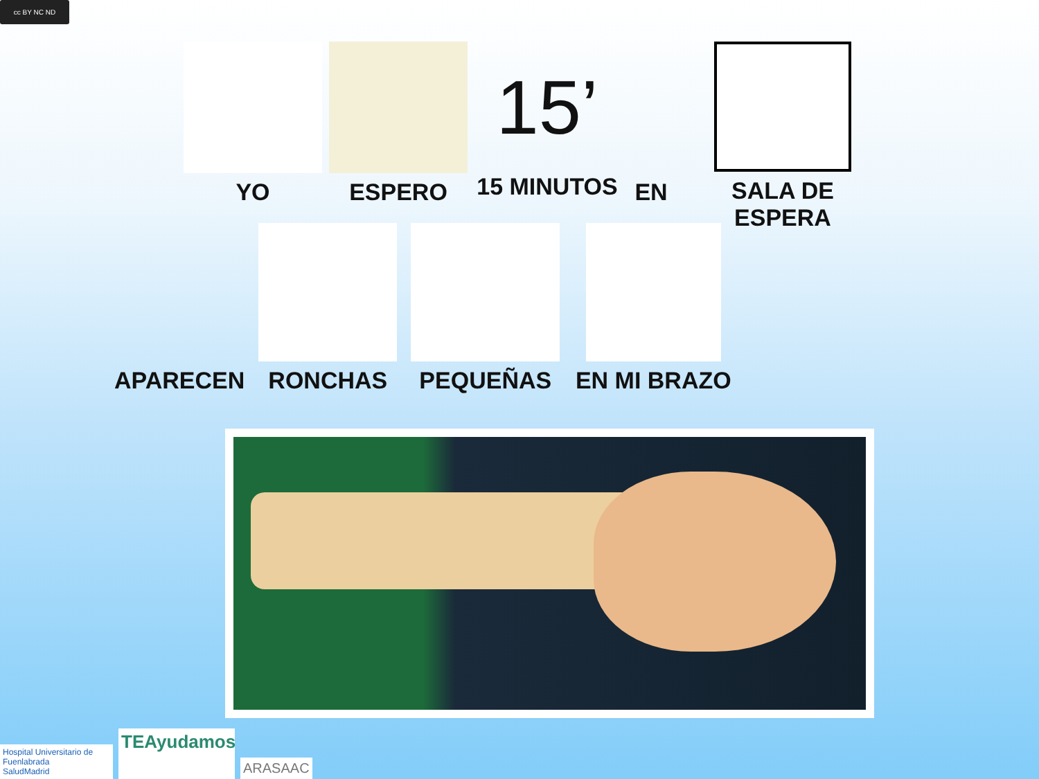cc BY NC ND
YO ESPERO
15’
15 MINUTOS
EN SALA DE ESPERA
APARECEN
RONCHAS
PEQUEÑAS
EN MI BRAZO
Hospital Universitario de Fuenlabrada
SaludMadrid
TEAyudamos
ARASAAC